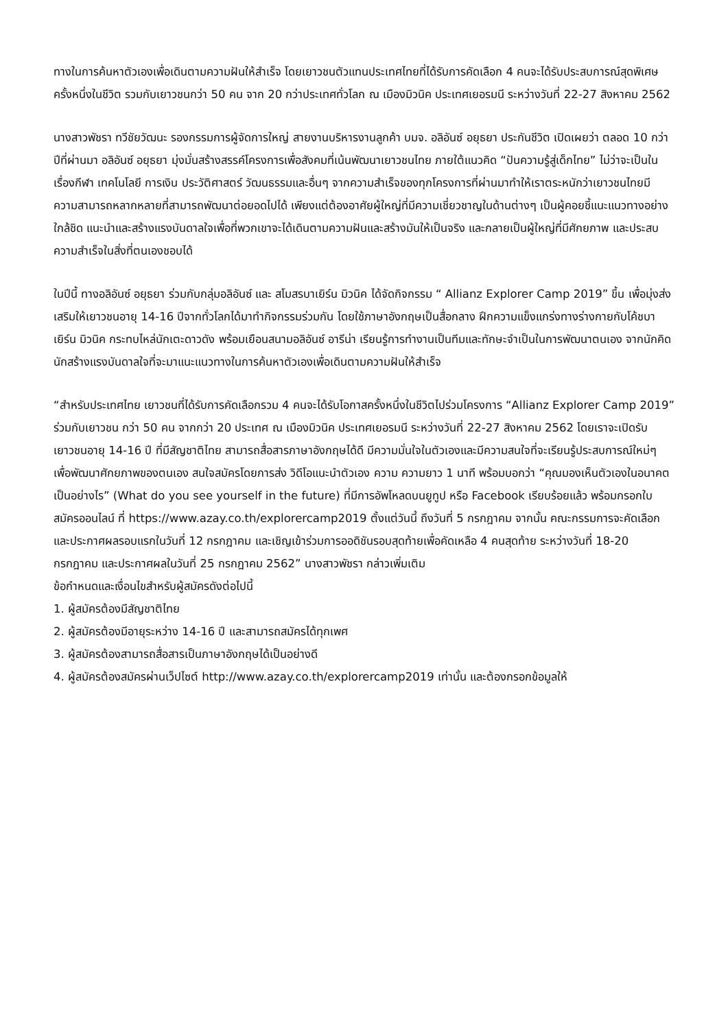ทางในการค้นหาตัวเองเพื่อเดินตามความฝันให้สำเร็จ โดยเยาวชนตัวแทนประเทศไทยที่ได้รับการคัดเลือก 4 คนจะได้รับประสบการณ์สุดพิเศษ ครั้งหนึ่งในชีวิต รวมกับเยาวชนกว่า 50 คน จาก 20 กว่าประเทศทั่วโลก ณ เมืองมิวนิค ประเทศเยอรมนี ระหว่างวันที่ 22-27 สิงหาคม 2562
นางสาวพัชรา ทวีชัยวัฒนะ รองกรรมการผู้จัดการใหญ่ สายงานบริหารงานลูกค้า บมจ. อลิอันซ์ อยุธยา ประกันชีวิต เปิดเผยว่า ตลอด 10 กว่าปีที่ผ่านมา อลิอันซ์ อยุธยา มุ่งมั่นสร้างสรรค์โครงการเพื่อสังคมที่เน้นพัฒนาเยาวชนไทย ภายใต้แนวคิด “ปันความรู้สู่เด็กไทย” ไม่ว่าจะเป็นในเรื่องกีฬา เทคโนโลยี การเงิน ประวัติศาสตร์ วัฒนธรรมและอื่นๆ จากความสำเร็จของทุกโครงการที่ผ่านมาทำให้เราตระหนักว่าเยาวชนไทยมีความสามารถหลากหลายที่สามารถพัฒนาต่อยอดไปได้ เพียงแต่ต้องอาศัยผู้ใหญ่ที่มีความเชี่ยวชาญในด้านต่างๆ เป็นผู้คอยชี้แนะแนวทางอย่างใกล้ชิด แนะนำและสร้างแรงบันดาลใจเพื่อที่พวกเขาจะได้เดินตามความฝันและสร้างมันให้เป็นจริง และกลายเป็นผู้ใหญ่ที่มีศักยภาพ และประสบความสำเร็จในสิ่งที่ตนเองชอบได้
ในปีนี้ ทางอลิอันซ์ อยุธยา ร่วมกับกลุ่มอลิอันซ์ และ สโมสรบาเยิร์น มิวนิค ได้จัดกิจกรรม “ Allianz Explorer Camp 2019” ขึ้น เพื่อมุ่งส่งเสริมให้เยาวชนอายุ 14-16 ปีจากทั่วโลกได้มาทำกิจกรรมร่วมกัน โดยใช้ภาษาอังกฤษเป็นสื่อกลาง ฝึกความแข็งแกร่งทางร่างกายกับโค้ชบาเยิร์น มิวนิค กระทบไหล่นักเตะดาวดัง พร้อมเยือนสนามอลิอันซ์ อารีน่า เรียนรู้การทำงานเป็นทีมและทักษะจำเป็นในการพัฒนาตนเอง จากนักคิด นักสร้างแรงบันดาลใจที่จะมาแนะแนวทางในการค้นหาตัวเองเพื่อเดินตามความฝันให้สำเร็จ
“สำหรับประเทศไทย เยาวชนที่ได้รับการคัดเลือกรวม 4 คนจะได้รับโอกาสครั้งหนึ่งในชีวิตไปร่วมโครงการ “Allianz Explorer Camp 2019” ร่วมกับเยาวชน กว่า 50 คน จากกว่า 20 ประเทศ ณ เมืองมิวนิค ประเทศเยอรมนี ระหว่างวันที่ 22-27 สิงหาคม 2562 โดยเราจะเปิดรับเยาวชนอายุ 14-16 ปี ที่มีสัญชาติไทย สามารถสื่อสารภาษาอังกฤษได้ดี มีความมั่นใจในตัวเองและมีความสนใจที่จะเรียนรู้ประสบการณ์ใหม่ๆ เพื่อพัฒนาศักยภาพของตนเอง สนใจสมัครโดยการส่ง วิดีโอแนะนำตัวเอง ความ ความยาว 1 นาที พร้อมบอกว่า “คุณมองเห็นตัวเองในอนาคตเป็นอย่างไร” (What do you see yourself in the future) ที่มีการอัพโหลดบนยูทูป หรือ Facebook เรียบร้อยแล้ว พร้อมกรอกใบสมัครออนไลน์ ที่ https://www.azay.co.th/explorercamp2019 ตั้งแต่วันนี้ ถึงวันที่ 5 กรกฎาคม จากนั้น คณะกรรมการจะคัดเลือกและประกาศผลรอบแรกในวันที่ 12 กรกฎาคม และเชิญเข้าร่วมการออดิชันรอบสุดท้ายเพื่อคัดเหลือ 4 คนสุดท้าย ระหว่างวันที่ 18-20 กรกฎาคม และประกาศผลในวันที่ 25 กรกฎาคม 2562” นางสาวพัชรา กล่าวเพิ่มเติม
ข้อกำหนดและเงื่อนไขสำหรับผู้สมัครดังต่อไปนี้
1. ผู้สมัครต้องมีสัญชาติไทย
2. ผู้สมัครต้องมีอายุระหว่าง 14-16 ปี และสามารถสมัครได้ทุกเพศ
3. ผู้สมัครต้องสามารถสื่อสารเป็นภาษาอังกฤษได้เป็นอย่างดี
4. ผู้สมัครต้องสมัครผ่านเว็ปไซต์ http://www.azay.co.th/explorercamp2019 เท่านั้น และต้องกรอกข้อมูลให้